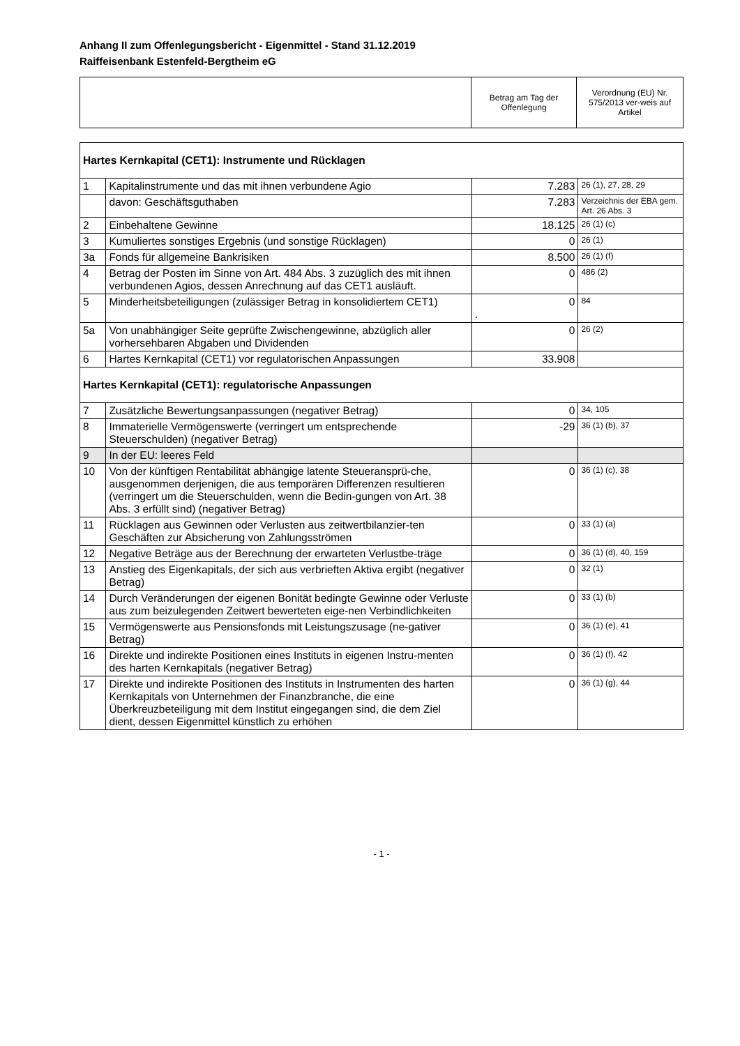Anhang II zum Offenlegungsbericht - Eigenmittel - Stand 31.12.2019
Raiffeisenbank Estenfeld-Bergtheim eG
| | Betrag am Tag der Offenlegung | Verordnung (EU) Nr. 575/2013 ver-weis auf Artikel |
| Hartes Kernkapital (CET1): Instrumente und Rücklagen | | | |
| 1 | Kapitalinstrumente und das mit ihnen verbundene Agio | 7.283 | 26 (1), 27, 28, 29 |
| | davon: Geschäftsguthaben | 7.283 | Verzeichnis der EBA gem. Art. 26 Abs. 3 |
| 2 | Einbehaltene Gewinne | 18.125 | 26 (1) (c) |
| 3 | Kumuliertes sonstiges Ergebnis (und sonstige Rücklagen) | 0 | 26 (1) |
| 3a | Fonds für allgemeine Bankrisiken | 8.500 | 26 (1) (f) |
| 4 | Betrag der Posten im Sinne von Art. 484 Abs. 3 zuzüglich des mit ihnen verbundenen Agios, dessen Anrechnung auf das CET1 ausläuft. | 0 | 486 (2) |
| 5 | Minderheitsbeteiligungen (zulässiger Betrag in konsolidiertem CET1) | 0 . | 84 |
| 5a | Von unabhängiger Seite geprüfte Zwischengewinne, abzüglich aller vorhersehbaren Abgaben und Dividenden | 0 | 26 (2) |
| 6 | Hartes Kernkapital (CET1) vor regulatorischen Anpassungen | 33.908 | |
| Hartes Kernkapital (CET1): regulatorische Anpassungen | | | |
| 7 | Zusätzliche Bewertungsanpassungen (negativer Betrag) | 0 | 34, 105 |
| 8 | Immaterielle Vermögenswerte (verringert um entsprechende Steuerschulden) (negativer Betrag) | -29 | 36 (1) (b), 37 |
| 9 | In der EU: leeres Feld | | |
| 10 | Von der künftigen Rentabilität abhängige latente Steueransprü-che, ausgenommen derjenigen, die aus temporären Differenzen resultieren (verringert um die Steuerschulden, wenn die Bedin-gungen von Art. 38 Abs. 3 erfüllt sind) (negativer Betrag) | 0 | 36 (1) (c), 38 |
| 11 | Rücklagen aus Gewinnen oder Verlusten aus zeitwertbilanzier-ten Geschäften zur Absicherung von Zahlungsströmen | 0 | 33 (1) (a) |
| 12 | Negative Beträge aus der Berechnung der erwarteten Verlustbe-träge | 0 | 36 (1) (d), 40, 159 |
| 13 | Anstieg des Eigenkapitals, der sich aus verbrieften Aktiva ergibt (negativer Betrag) | 0 | 32 (1) |
| 14 | Durch Veränderungen der eigenen Bonität bedingte Gewinne oder Verluste aus zum beizulegenden Zeitwert bewerteten eige-nen Verbindlichkeiten | 0 | 33 (1) (b) |
| 15 | Vermögenswerte aus Pensionsfonds mit Leistungszusage (ne-gativer Betrag) | 0 | 36 (1) (e), 41 |
| 16 | Direkte und indirekte Positionen eines Instituts in eigenen Instru-menten des harten Kernkapitals (negativer Betrag) | 0 | 36 (1) (f), 42 |
| 17 | Direkte und indirekte Positionen des Instituts in Instrumenten des harten Kernkapitals von Unternehmen der Finanzbranche, die eine Überkreuzbeteiligung mit dem Institut eingegangen sind, die dem Ziel dient, dessen Eigenmittel künstlich zu erhöhen | 0 | 36 (1) (g), 44 |
- 1 -